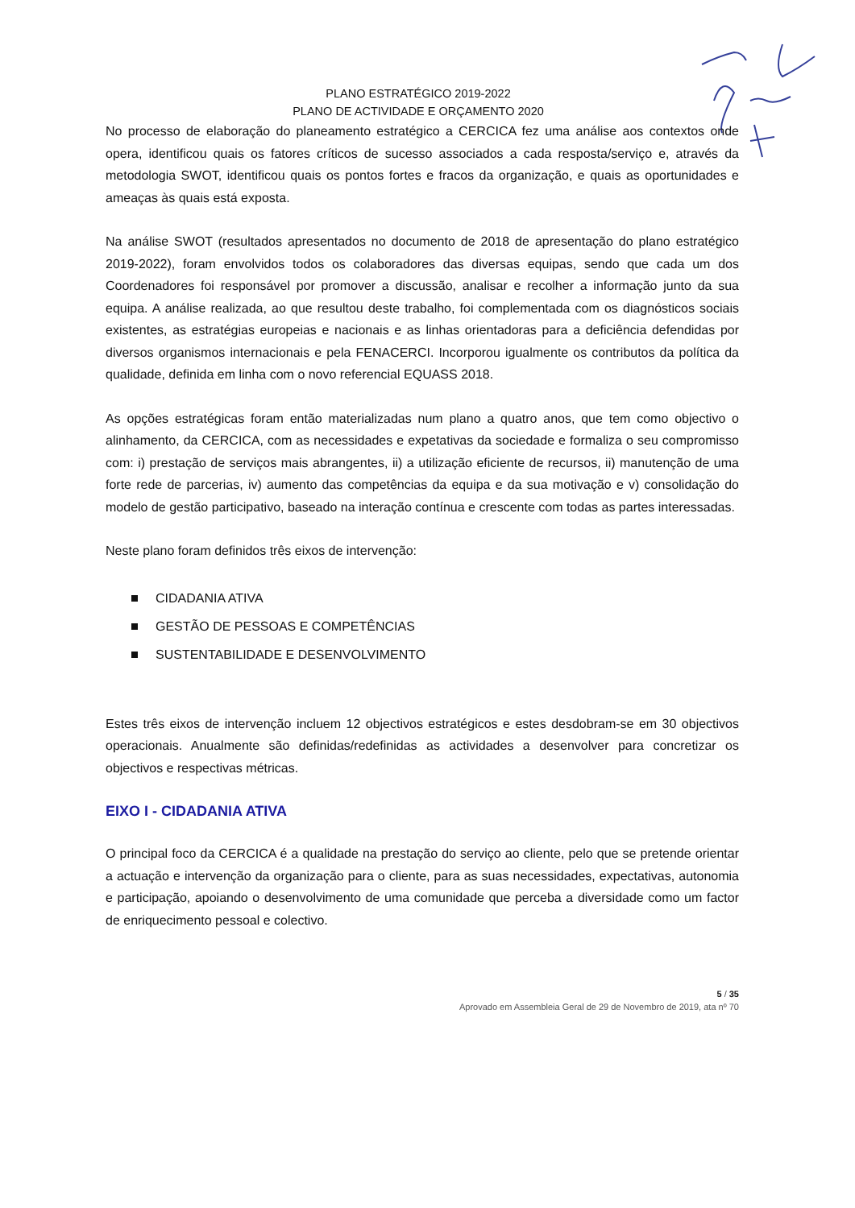PLANO ESTRATÉGICO 2019-2022
PLANO DE ACTIVIDADE E ORÇAMENTO 2020
No processo de elaboração do planeamento estratégico a CERCICA fez uma análise aos contextos onde opera, identificou quais os fatores críticos de sucesso associados a cada resposta/serviço e, através da metodologia SWOT, identificou quais os pontos fortes e fracos da organização, e quais as oportunidades e ameaças às quais está exposta.
Na análise SWOT (resultados apresentados no documento de 2018 de apresentação do plano estratégico 2019-2022), foram envolvidos todos os colaboradores das diversas equipas, sendo que cada um dos Coordenadores foi responsável por promover a discussão, analisar e recolher a informação junto da sua equipa. A análise realizada, ao que resultou deste trabalho, foi complementada com os diagnósticos sociais existentes, as estratégias europeias e nacionais e as linhas orientadoras para a deficiência defendidas por diversos organismos internacionais e pela FENACERCI. Incorporou igualmente os contributos da política da qualidade, definida em linha com o novo referencial EQUASS 2018.
As opções estratégicas foram então materializadas num plano a quatro anos, que tem como objectivo o alinhamento, da CERCICA, com as necessidades e expetativas da sociedade e formaliza o seu compromisso com: i) prestação de serviços mais abrangentes, ii) a utilização eficiente de recursos, ii) manutenção de uma forte rede de parcerias, iv) aumento das competências da equipa e da sua motivação e v) consolidação do modelo de gestão participativo, baseado na interação contínua e crescente com todas as partes interessadas.
Neste plano foram definidos três eixos de intervenção:
CIDADANIA ATIVA
GESTÃO DE PESSOAS E COMPETÊNCIAS
SUSTENTABILIDADE E DESENVOLVIMENTO
Estes três eixos de intervenção incluem 12 objectivos estratégicos e estes desdobram-se em 30 objectivos operacionais. Anualmente são definidas/redefinidas as actividades a desenvolver para concretizar os objectivos e respectivas métricas.
EIXO I - CIDADANIA ATIVA
O principal foco da CERCICA é a qualidade na prestação do serviço ao cliente, pelo que se pretende orientar a actuação e intervenção da organização para o cliente, para as suas necessidades, expectativas, autonomia e participação, apoiando o desenvolvimento de uma comunidade que perceba a diversidade como um factor de enriquecimento pessoal e colectivo.
5 / 35
Aprovado em Assembleia Geral de 29 de Novembro de 2019, ata nº 70